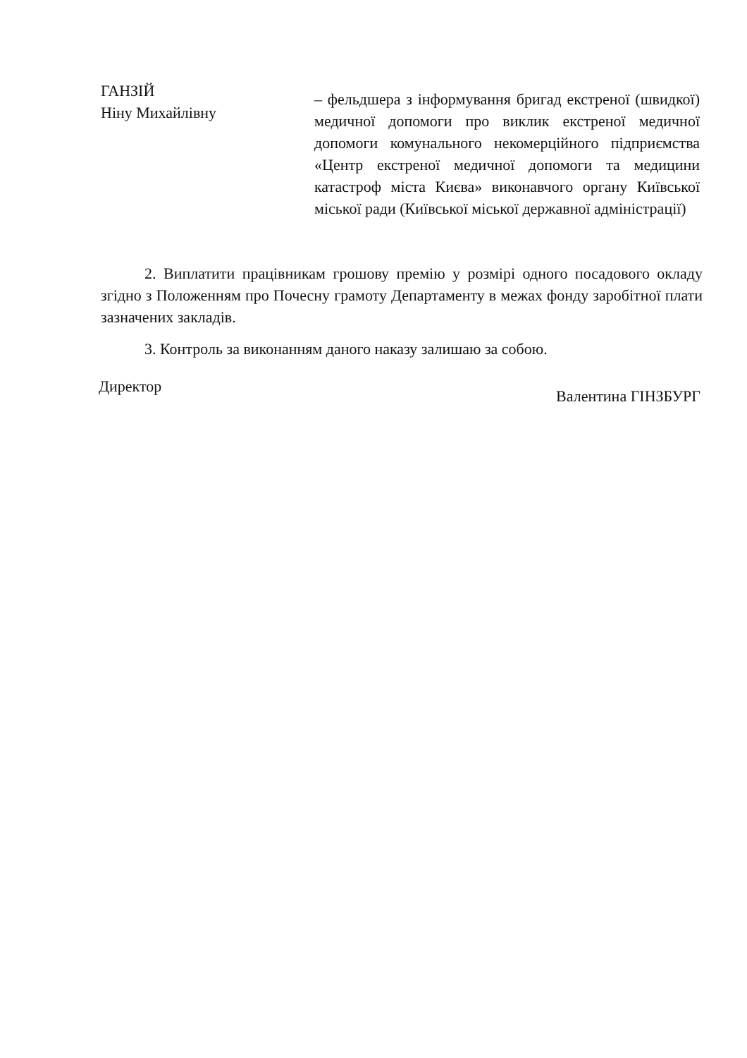ГАНЗІЙ
Ніну Михайлівну
– фельдшера з інформування бригад екстреної (швидкої) медичної допомоги про виклик екстреної медичної допомоги комунального некомерційного підприємства «Центр екстреної медичної допомоги та медицини катастроф міста Києва» виконавчого органу Київської міської ради (Київської міської державної адміністрації)
2. Виплатити працівникам грошову премію у розмірі одного посадового окладу згідно з Положенням про Почесну грамоту Департаменту в межах фонду заробітної плати зазначених закладів.
3. Контроль за виконанням даного наказу залишаю за собою.
Директор Валентина ГІНЗБУРГ